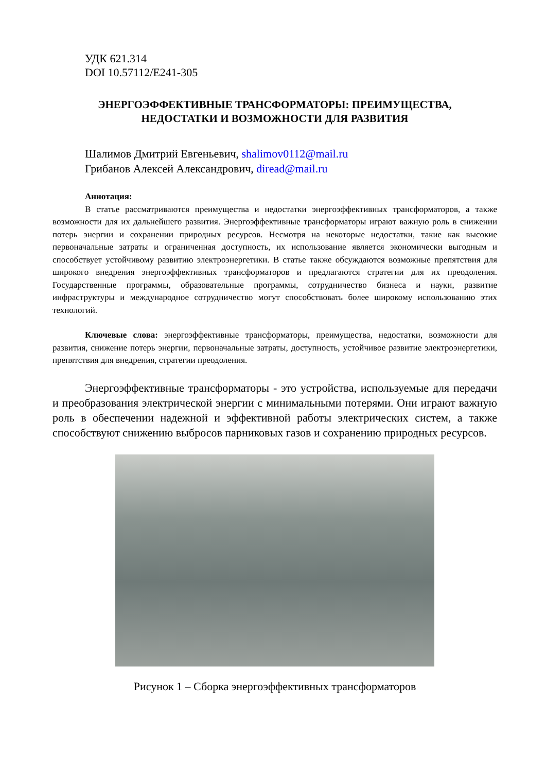УДК 621.314
DOI 10.57112/E241-305
ЭНЕРГОЭФФЕКТИВНЫЕ ТРАНСФОРМАТОРЫ: ПРЕИМУЩЕСТВА,
НЕДОСТАТКИ И ВОЗМОЖНОСТИ ДЛЯ РАЗВИТИЯ
Шалимов Дмитрий Евгеньевич, shalimov0112@mail.ru
Грибанов Алексей Александрович, diread@mail.ru
Аннотация:
В статье рассматриваются преимущества и недостатки энергоэффективных трансформаторов, а также возможности для их дальнейшего развития. Энергоэффективные трансформаторы играют важную роль в снижении потерь энергии и сохранении природных ресурсов. Несмотря на некоторые недостатки, такие как высокие первоначальные затраты и ограниченная доступность, их использование является экономически выгодным и способствует устойчивому развитию электроэнергетики. В статье также обсуждаются возможные препятствия для широкого внедрения энергоэффективных трансформаторов и предлагаются стратегии для их преодоления. Государственные программы, образовательные программы, сотрудничество бизнеса и науки, развитие инфраструктуры и международное сотрудничество могут способствовать более широкому использованию этих технологий.
Ключевые слова: энергоэффективные трансформаторы, преимущества, недостатки, возможности для развития, снижение потерь энергии, первоначальные затраты, доступность, устойчивое развитие электроэнергетики, препятствия для внедрения, стратегии преодоления.
Энергоэффективные трансформаторы - это устройства, используемые для передачи и преобразования электрической энергии с минимальными потерями. Они играют важную роль в обеспечении надежной и эффективной работы электрических систем, а также способствуют снижению выбросов парниковых газов и сохранению природных ресурсов.
Рисунок 1 – Сборка энергоэффективных трансформаторов